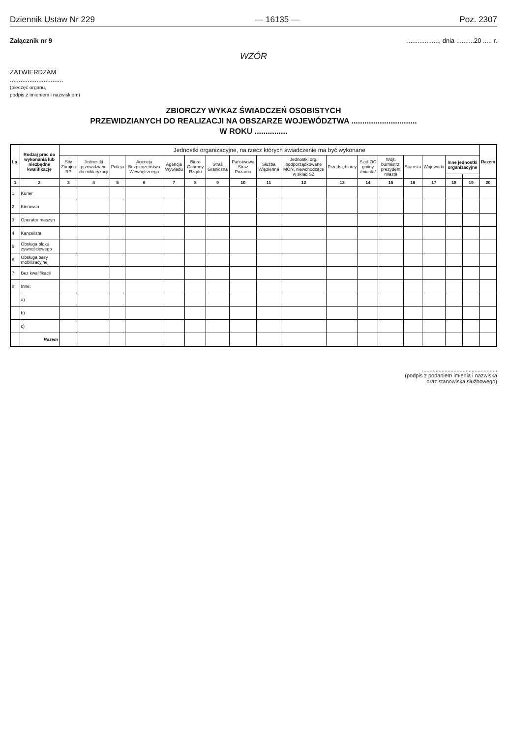Dziennik Ustaw Nr 229 — 16135 — Poz. 2307
Załącznik nr 9.................., dnia ..........20 ..... r.
WZÓR
ZATWIERDZAM
..............................
(pieczęć organu,
podpis z imieniem i nazwiskiem)
ZBIORCZY WYKAZ ŚWIADCZEŃ OSOBISTYCH
PRZEWIDZIANYCH DO REALIZACJI NA OBSZARZE WOJEWÓDZTWA ..............................
W ROKU ...............
| Lp. | Rodzaj prac do wykonania lub niezbędne kwalifikacje | Jednostki organizacyjne, na rzecz których świadczenie ma być wykonane | | | | | | | | | | | | | | | | | Razem |
| --- | --- | --- | --- | --- | --- | --- | --- | --- | --- | --- | --- | --- | --- | --- | --- | --- | --- | --- | --- |
| | | Siły Zbrojne RP | Jednostki przewidziane do militaryzacji | Policja | Agencja Bezpieczeństwa Wewnętrznego | Agencja Wywiadu | Biuro Ochrony Rządu | Straż Graniczna | Państwowa Straż Pożarna | Służba Więzienna | Jednostki org. podporządkowane MON, niewchodzące w skład SZ | Przedsiębiorcy | Szef OC gminy /miasta/ | Wójt, burmistrz, prezydent miasta | Starosta | Wojewoda | Inne jednostki organizacyjne | | |
| 1 | 2 | 3 | 4 | 5 | 6 | 7 | 8 | 9 | 10 | 11 | 12 | 13 | 14 | 15 | 16 | 17 | 18 | 19 | 20 |
| 1 | Kurier | | | | | | | | | | | | | | | | | | |
| 2 | Kierowca | | | | | | | | | | | | | | | | | | |
| 3 | Operator maszyn | | | | | | | | | | | | | | | | | | |
| 4 | Kancelista | | | | | | | | | | | | | | | | | | |
| 5 | Obsługa bloku żywnościowego | | | | | | | | | | | | | | | | | | |
| 6 | Obsługa bazy mobilizacyjnej | | | | | | | | | | | | | | | | | | |
| 7 | Bez kwalifikacji | | | | | | | | | | | | | | | | | | |
| 8 | Inne: | | | | | | | | | | | | | | | | | | |
| | a) | | | | | | | | | | | | | | | | | | |
| | b) | | | | | | | | | | | | | | | | | | |
| | c) | | | | | | | | | | | | | | | | | | |
| | Razem | | | | | | | | | | | | | | | | | | |
..................................................
(podpis z podaniem imienia i nazwiska
oraz stanowiska służbowego)